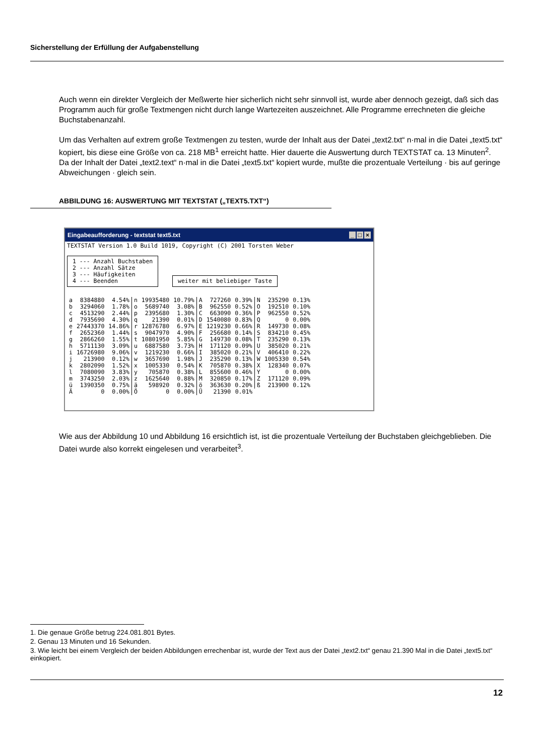Sicherstellung der Erfüllung der Aufgabenstellung
Auch wenn ein direkter Vergleich der Meßwerte hier sicherlich nicht sehr sinnvoll ist, wurde aber dennoch gezeigt, daß sich das Programm auch für große Textmengen nicht durch lange Wartezeiten auszeichnet. Alle Programme errechneten die gleiche Buchstabenanzahl.
Um das Verhalten auf extrem große Textmengen zu testen, wurde der Inhalt aus der Datei „text2.txt“ n·mal in die Datei „text5.txt“ kopiert, bis diese eine Größe von ca. 218 MB<sup>1</sup> erreicht hatte. Hier dauerte die Auswertung durch TEXTSTAT ca. 13 Minuten<sup>2</sup>. Da der Inhalt der Datei „text2.text“ n·mal in die Datei „text5.txt“ kopiert wurde, mußte die prozentuale Verteilung · bis auf geringe Abweichungen · gleich sein.
ABBILDUNG 16: AUSWERTUNG MIT TEXTSTAT („TEXT5.TXT“)
Eingabeaufforderung - textstat text5.txt _ □ ×
TEXTSTAT Version 1.0 Build 1019, Copyright (C) 2001 Torsten Weber

1 --- Anzahl Buchstaben
2 --- Anzahl Sätze
3 --- Häufigkeiten
4 --- Beenden              weiter mit beliebiger Taste
| a | 8384880 | 4.54% | n | 19935480 | 10.79% | A | 727260 | 0.39% | N | 235290 | 0.13% |
| b | 3294060 | 1.78% | o | 5689740 | 3.08% | B | 962550 | 0.52% | O | 192510 | 0.10% |
| c | 4513290 | 2.44% | p | 2395680 | 1.30% | C | 663090 | 0.36% | P | 962550 | 0.52% |
| d | 7935690 | 4.30% | q | 21390 | 0.01% | D | 1540080 | 0.83% | Q | 0 | 0.00% |
| e | 27443370 | 14.86% | r | 12876780 | 6.97% | E | 1219230 | 0.66% | R | 149730 | 0.08% |
| f | 2652360 | 1.44% | s | 9047970 | 4.90% | F | 256680 | 0.14% | S | 834210 | 0.45% |
| g | 2866260 | 1.55% | t | 10801950 | 5.85% | G | 149730 | 0.08% | T | 235290 | 0.13% |
| h | 5711130 | 3.09% | u | 6887580 | 3.73% | H | 171120 | 0.09% | U | 385020 | 0.21% |
| i | 16726980 | 9.06% | v | 1219230 | 0.66% | I | 385020 | 0.21% | V | 406410 | 0.22% |
| j | 213900 | 0.12% | w | 3657690 | 1.98% | J | 235290 | 0.13% | W | 1005330 | 0.54% |
| k | 2802090 | 1.52% | x | 1005330 | 0.54% | K | 705870 | 0.38% | X | 128340 | 0.07% |
| l | 7080090 | 3.83% | y | 705870 | 0.38% | L | 855600 | 0.46% | Y | 0 | 0.00% |
| m | 3743250 | 2.03% | z | 1625640 | 0.88% | M | 320850 | 0.17% | Z | 171120 | 0.09% |
| ü | 1390350 | 0.75% | ä | 598920 | 0.32% | ö | 363630 | 0.20% | ß | 213900 | 0.12% |
| Ä | 0 | 0.00% | Ö | 0 | 0.00% | Ü | 21390 | 0.01% | | | |
Wie aus der Abbildung 10 und Abbildung 16 ersichtlich ist, ist die prozentuale Verteilung der Buchstaben gleichgeblieben. Die Datei wurde also korrekt eingelesen und verarbeitet<sup>3</sup>.
1. Die genaue Größe betrug 224.081.801 Bytes.
2. Genau 13 Minuten und 16 Sekunden.
3. Wie leicht bei einem Vergleich der beiden Abbildungen errechenbar ist, wurde der Text aus der Datei „text2.txt“ genau 21.390 Mal in die Datei „text5.txt“ einkopiert.
12